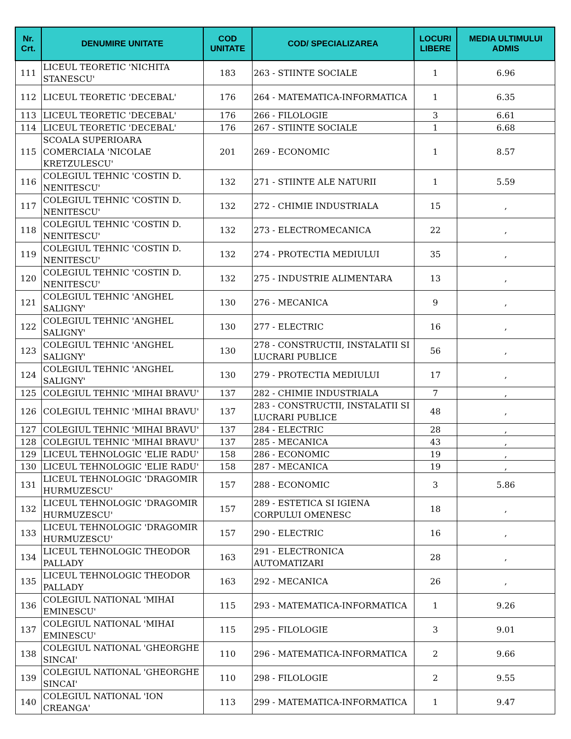| Nr. Crt. | DENUMIRE UNITATE | COD UNITATE | COD/ SPECIALIZAREA | LOCURI LIBERE | MEDIA ULTIMULUI ADMIS |
| --- | --- | --- | --- | --- | --- |
| 111 | LICEUL TEORETIC 'NICHITA STANESCU' | 183 | 263 - STIINTE SOCIALE | 1 | 6.96 |
| 112 | LICEUL TEORETIC 'DECEBAL' | 176 | 264 - MATEMATICA-INFORMATICA | 1 | 6.35 |
| 113 | LICEUL TEORETIC 'DECEBAL' | 176 | 266 - FILOLOGIE | 3 | 6.61 |
| 114 | LICEUL TEORETIC 'DECEBAL' | 176 | 267 - STIINTE SOCIALE | 1 | 6.68 |
| 115 | SCOALA SUPERIOARA COMERCIALA 'NICOLAE KRETZULESCU' | 201 | 269 - ECONOMIC | 1 | 8.57 |
| 116 | COLEGIUL TEHNIC 'COSTIN D. NENITESCU' | 132 | 271 - STIINTE ALE NATURII | 1 | 5.59 |
| 117 | COLEGIUL TEHNIC 'COSTIN D. NENITESCU' | 132 | 272 - CHIMIE INDUSTRIALA | 15 | , |
| 118 | COLEGIUL TEHNIC 'COSTIN D. NENITESCU' | 132 | 273 - ELECTROMECANICA | 22 | , |
| 119 | COLEGIUL TEHNIC 'COSTIN D. NENITESCU' | 132 | 274 - PROTECTIA MEDIULUI | 35 | , |
| 120 | COLEGIUL TEHNIC 'COSTIN D. NENITESCU' | 132 | 275 - INDUSTRIE ALIMENTARA | 13 | , |
| 121 | COLEGIUL TEHNIC 'ANGHEL SALIGNY' | 130 | 276 - MECANICA | 9 | , |
| 122 | COLEGIUL TEHNIC 'ANGHEL SALIGNY' | 130 | 277 - ELECTRIC | 16 | , |
| 123 | COLEGIUL TEHNIC 'ANGHEL SALIGNY' | 130 | 278 - CONSTRUCTII, INSTALATII SI LUCRARI PUBLICE | 56 | , |
| 124 | COLEGIUL TEHNIC 'ANGHEL SALIGNY' | 130 | 279 - PROTECTIA MEDIULUI | 17 | , |
| 125 | COLEGIUL TEHNIC 'MIHAI BRAVU' | 137 | 282 - CHIMIE INDUSTRIALA | 7 | , |
| 126 | COLEGIUL TEHNIC 'MIHAI BRAVU' | 137 | 283 - CONSTRUCTII, INSTALATII SI LUCRARI PUBLICE | 48 | , |
| 127 | COLEGIUL TEHNIC 'MIHAI BRAVU' | 137 | 284 - ELECTRIC | 28 | , |
| 128 | COLEGIUL TEHNIC 'MIHAI BRAVU' | 137 | 285 - MECANICA | 43 | , |
| 129 | LICEUL TEHNOLOGIC 'ELIE RADU' | 158 | 286 - ECONOMIC | 19 | , |
| 130 | LICEUL TEHNOLOGIC 'ELIE RADU' | 158 | 287 - MECANICA | 19 | , |
| 131 | LICEUL TEHNOLOGIC 'DRAGOMIR HURMUZESCU' | 157 | 288 - ECONOMIC | 3 | 5.86 |
| 132 | LICEUL TEHNOLOGIC 'DRAGOMIR HURMUZESCU' | 157 | 289 - ESTETICA SI IGIENA CORPULUI OMENESC | 18 | , |
| 133 | LICEUL TEHNOLOGIC 'DRAGOMIR HURMUZESCU' | 157 | 290 - ELECTRIC | 16 | , |
| 134 | LICEUL TEHNOLOGIC THEODOR PALLADY | 163 | 291 - ELECTRONICA AUTOMATIZARI | 28 | , |
| 135 | LICEUL TEHNOLOGIC THEODOR PALLADY | 163 | 292 - MECANICA | 26 | , |
| 136 | COLEGIUL NATIONAL 'MIHAI EMINESCU' | 115 | 293 - MATEMATICA-INFORMATICA | 1 | 9.26 |
| 137 | COLEGIUL NATIONAL 'MIHAI EMINESCU' | 115 | 295 - FILOLOGIE | 3 | 9.01 |
| 138 | COLEGIUL NATIONAL 'GHEORGHE SINCAI' | 110 | 296 - MATEMATICA-INFORMATICA | 2 | 9.66 |
| 139 | COLEGIUL NATIONAL 'GHEORGHE SINCAI' | 110 | 298 - FILOLOGIE | 2 | 9.55 |
| 140 | COLEGIUL NATIONAL 'ION CREANGA' | 113 | 299 - MATEMATICA-INFORMATICA | 1 | 9.47 |